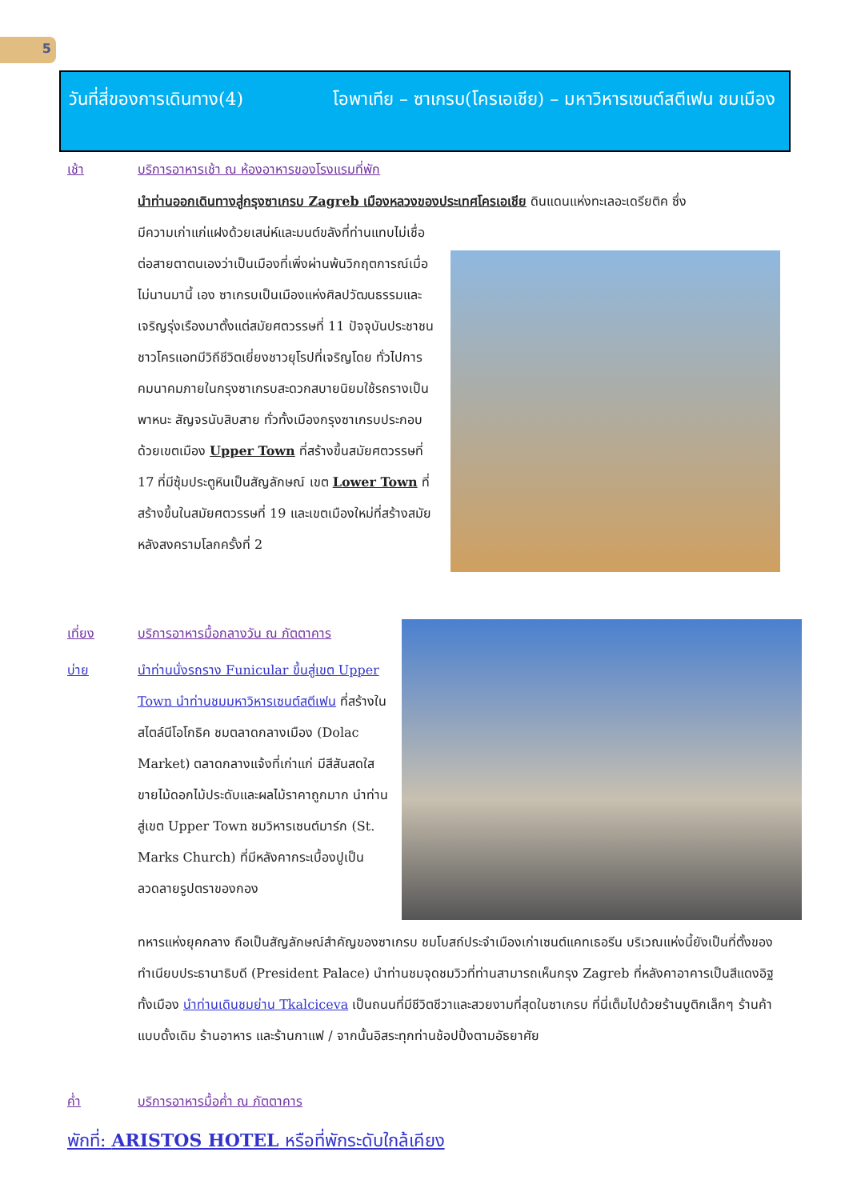5
วันที่สี่ของการเดินทาง(4) โอพาเทีย – ซาเกรบ(โครเอเชีย) – มหาวิหารเซนต์สตีเฟน ชมเมือง
เช้า บริการอาหารเช้า ณ ห้องอาหารของโรงแรมที่พัก
นำท่านออกเดินทางสู่กรุงซาเกรบ Zagreb เมืองหลวงของประเทศโครเอเชีย ดินแดนแห่งทะเลอะเดรียติค ซึ่ง
มีความเก่าแก่แฝงด้วยเสน่ห์และมนต์ขลังที่ท่านแทบไม่เชื่อต่อสายตาตนเองว่าเป็นเมืองที่เพิ่งผ่านพ้นวิกฤตการณ์เมื่อไม่นานมานี้ เอง ซาเกรบเป็นเมืองแห่งศิลปวัฒนธรรมและเจริญรุ่งเรืองมาตั้งแต่สมัยศตวรรษที่ 11 ปัจจุบันประชาชนชาวโครแอทมีวิถีชีวิตเยี่ยงชาวยุโรปที่เจริญโดย ทั่วไปการคมนาคมภายในกรุงซาเกรบสะดวกสบายนิยมใช้รถรางเป็นพาหนะ สัญจรนับสิบสาย ทั่วทั้งเมืองกรุงซาเกรบประกอบด้วยเขตเมือง Upper Town ที่สร้างขึ้นสมัยศตวรรษที่ 17 ที่มีซุ้มประตูหินเป็นสัญลักษณ์ เขต Lower Town ที่สร้างขึ้นในสมัยศตวรรษที่ 19 และเขตเมืองใหม่ที่สร้างสมัยหลังสงครามโลกครั้งที่ 2
เที่ยง บริการอาหารมื้อกลางวัน ณ ภัตตาคาร
บ่าย นำท่านนั่งรถราง Funicular ขึ้นสู่เขต Upper Town นำท่านชมมหาวิหารเซนต์สตีเฟน ที่สร้างในสไตล์นีโอโกธิค ชมตลาดกลางเมือง (Dolac Market) ตลาดกลางแจ้งที่เก่าแก่ มีสีสันสดใส ขายไม้ดอกไม้ประดับและผลไม้ราคาถูกมาก นำท่านสู่เขต Upper Town ชมวิหารเซนต์มาร์ก (St. Marks Church) ที่มีหลังคากระเบื้องปูเป็นลวดลายรูปตราของกอง
ทหารแห่งยุคกลาง ถือเป็นสัญลักษณ์สำคัญของซาเกรบ ชมโบสถ์ประจำเมืองเก่าเซนต์แคทเธอรีน บริเวณแห่งนี้ยังเป็นที่ตั้งของทำเนียบประธานาธิบดี (President Palace) นำท่านชมจุดชมวิวที่ท่านสามารถเห็นกรุง Zagreb ที่หลังคาอาคารเป็นสีแดงอิฐทั้งเมือง นำท่านเดินชมย่าน Tkalciceva เป็นถนนที่มีชีวิตชีวาและสวยงามที่สุดในซาเกรบ ที่นี่เต็มไปด้วยร้านบูติกเล็กๆ ร้านค้าแบบดั้งเดิม ร้านอาหาร และร้านกาแฟ / จากนั้นอิสระทุกท่านช้อปปิ้งตามอัธยาศัย
ค่ำ บริการอาหารมื้อค่ำ ณ ภัตตาคาร
พักที่: ARISTOS HOTEL หรือที่พักระดับใกล้เคียง